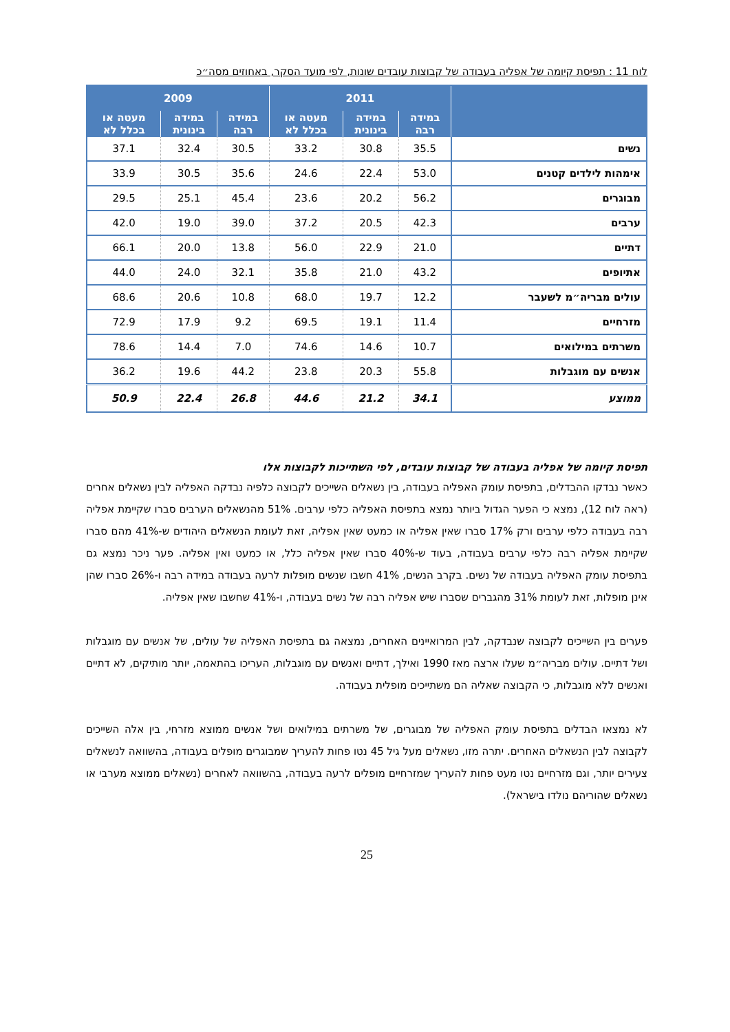לוח 11 : תפיסת קיומה של אפליה בעבודה של קבוצות עובדים שונות, לפי מועד הסקר, באחוזים מסה״כ
| | 2011 | | | 2009 | | |
| --- | --- | --- | --- | --- | --- | --- |
| | במידה רבה | במידה בינונית | מעטה או בכלל לא | במידה רבה | במידה בינונית | מעטה או בכלל לא |
| נשים | 35.5 | 30.8 | 33.2 | 30.5 | 32.4 | 37.1 |
| אימהות לילדים קטנים | 53.0 | 22.4 | 24.6 | 35.6 | 30.5 | 33.9 |
| מבוגרים | 56.2 | 20.2 | 23.6 | 45.4 | 25.1 | 29.5 |
| ערבים | 42.3 | 20.5 | 37.2 | 39.0 | 19.0 | 42.0 |
| דתיים | 21.0 | 22.9 | 56.0 | 13.8 | 20.0 | 66.1 |
| אתיופים | 43.2 | 21.0 | 35.8 | 32.1 | 24.0 | 44.0 |
| עולים מבריה״מ לשעבר | 12.2 | 19.7 | 68.0 | 10.8 | 20.6 | 68.6 |
| מזרחיים | 11.4 | 19.1 | 69.5 | 9.2 | 17.9 | 72.9 |
| משרתים במילואים | 10.7 | 14.6 | 74.6 | 7.0 | 14.4 | 78.6 |
| אנשים עם מוגבלות | 55.8 | 20.3 | 23.8 | 44.2 | 19.6 | 36.2 |
| ממוצע | 34.1 | 21.2 | 44.6 | 26.8 | 22.4 | 50.9 |
תפיסת קיומה של אפליה בעבודה של קבוצות עובדים, לפי השתייכות לקבוצות אלו
כאשר נבדקו ההבדלים, בתפיסת עומק האפליה בעבודה, בין נשאלים השייכים לקבוצה כלפיה נבדקה האפליה לבין נשאלים אחרים (ראה לוח 12), נמצא כי הפער הגדול ביותר נמצא בתפיסת האפליה כלפי ערבים. 51% מהנשאלים הערבים סברו שקיימת אפליה רבה בעבודה כלפי ערבים ורק 17% סברו שאין אפליה או כמעט שאין אפליה, זאת לעומת הנשאלים היהודים ש-41% מהם סברו שקיימת אפליה רבה כלפי ערבים בעבודה, בעוד ש-40% סברו שאין אפליה כלל, או כמעט ואין אפליה. פער ניכר נמצא גם בתפיסת עומק האפליה בעבודה של נשים. בקרב הנשים, 41% חשבו שנשים מופלות לרעה בעבודה במידה רבה ו-26% סברו שהן אינן מופלות, זאת לעומת 31% מהגברים שסברו שיש אפליה רבה של נשים בעבודה, ו-41% שחשבו שאין אפליה.
פערים בין השייכים לקבוצה שנבדקה, לבין המרואיינים האחרים, נמצאה גם בתפיסת האפליה של עולים, של אנשים עם מוגבלות ושל דתיים. עולים מבריה״מ שעלו ארצה מאז 1990 ואילך, דתיים ואנשים עם מוגבלות, העריכו בהתאמה, יותר מותיקים, לא דתיים ואנשים ללא מוגבלות, כי הקבוצה שאליה הם משתייכים מופלית בעבודה.
לא נמצאו הבדלים בתפיסת עומק האפליה של מבוגרים, של משרתים במילואים ושל אנשים ממוצא מזרחי, בין אלה השייכים לקבוצה לבין הנשאלים האחרים. יתרה מזו, נשאלים מעל גיל 45 נטו פחות להעריך שמבוגרים מופלים בעבודה, בהשוואה לנשאלים צעירים יותר, וגם מזרחיים נטו מעט פחות להעריך שמזרחיים מופלים לרעה בעבודה, בהשוואה לאחרים (נשאלים ממוצא מערבי או נשאלים שהוריהם נולדו בישראל).
25